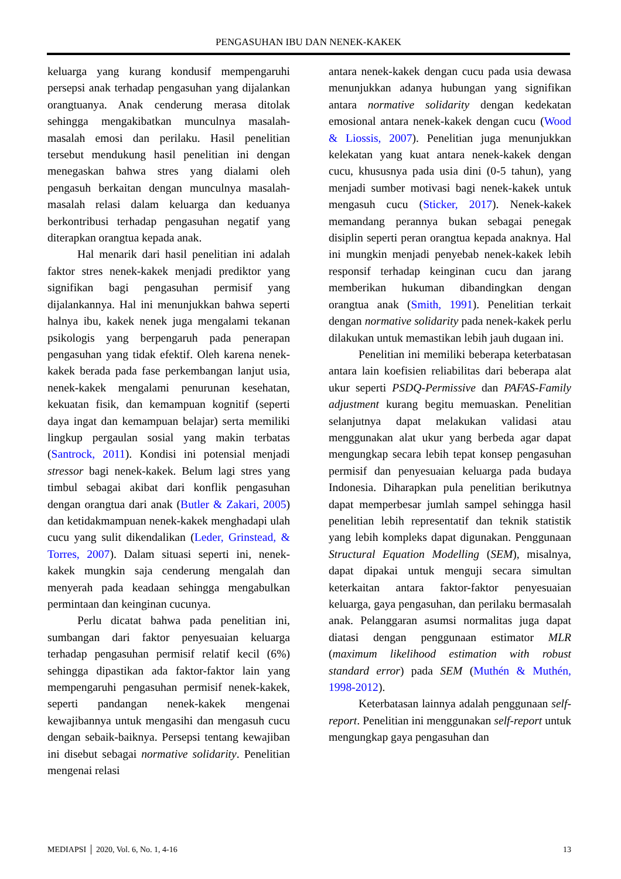PENGASUHAN IBU DAN NENEK-KAKEK
keluarga yang kurang kondusif mempengaruhi persepsi anak terhadap pengasuhan yang dijalankan orangtuanya. Anak cenderung merasa ditolak sehingga mengakibatkan munculnya masalah-masalah emosi dan perilaku. Hasil penelitian tersebut mendukung hasil penelitian ini dengan menegaskan bahwa stres yang dialami oleh pengasuh berkaitan dengan munculnya masalah-masalah relasi dalam keluarga dan keduanya berkontribusi terhadap pengasuhan negatif yang diterapkan orangtua kepada anak.
Hal menarik dari hasil penelitian ini adalah faktor stres nenek-kakek menjadi prediktor yang signifikan bagi pengasuhan permisif yang dijalankannya. Hal ini menunjukkan bahwa seperti halnya ibu, kakek nenek juga mengalami tekanan psikologis yang berpengaruh pada penerapan pengasuhan yang tidak efektif. Oleh karena nenek-kakek berada pada fase perkembangan lanjut usia, nenek-kakek mengalami penurunan kesehatan, kekuatan fisik, dan kemampuan kognitif (seperti daya ingat dan kemampuan belajar) serta memiliki lingkup pergaulan sosial yang makin terbatas (Santrock, 2011). Kondisi ini potensial menjadi stressor bagi nenek-kakek. Belum lagi stres yang timbul sebagai akibat dari konflik pengasuhan dengan orangtua dari anak (Butler & Zakari, 2005) dan ketidakmampuan nenek-kakek menghadapi ulah cucu yang sulit dikendalikan (Leder, Grinstead, & Torres, 2007). Dalam situasi seperti ini, nenek-kakek mungkin saja cenderung mengalah dan menyerah pada keadaan sehingga mengabulkan permintaan dan keinginan cucunya.
Perlu dicatat bahwa pada penelitian ini, sumbangan dari faktor penyesuaian keluarga terhadap pengasuhan permisif relatif kecil (6%) sehingga dipastikan ada faktor-faktor lain yang mempengaruhi pengasuhan permisif nenek-kakek, seperti pandangan nenek-kakek mengenai kewajibannya untuk mengasihi dan mengasuh cucu dengan sebaik-baiknya. Persepsi tentang kewajiban ini disebut sebagai normative solidarity. Penelitian mengenai relasi
antara nenek-kakek dengan cucu pada usia dewasa menunjukkan adanya hubungan yang signifikan antara normative solidarity dengan kedekatan emosional antara nenek-kakek dengan cucu (Wood & Liossis, 2007). Penelitian juga menunjukkan kelekatan yang kuat antara nenek-kakek dengan cucu, khususnya pada usia dini (0-5 tahun), yang menjadi sumber motivasi bagi nenek-kakek untuk mengasuh cucu (Sticker, 2017). Nenek-kakek memandang perannya bukan sebagai penegak disiplin seperti peran orangtua kepada anaknya. Hal ini mungkin menjadi penyebab nenek-kakek lebih responsif terhadap keinginan cucu dan jarang memberikan hukuman dibandingkan dengan orangtua anak (Smith, 1991). Penelitian terkait dengan normative solidarity pada nenek-kakek perlu dilakukan untuk memastikan lebih jauh dugaan ini.
Penelitian ini memiliki beberapa keterbatasan antara lain koefisien reliabilitas dari beberapa alat ukur seperti PSDQ-Permissive dan PAFAS-Family adjustment kurang begitu memuaskan. Penelitian selanjutnya dapat melakukan validasi atau menggunakan alat ukur yang berbeda agar dapat mengungkap secara lebih tepat konsep pengasuhan permisif dan penyesuaian keluarga pada budaya Indonesia. Diharapkan pula penelitian berikutnya dapat memperbesar jumlah sampel sehingga hasil penelitian lebih representatif dan teknik statistik yang lebih kompleks dapat digunakan. Penggunaan Structural Equation Modelling (SEM), misalnya, dapat dipakai untuk menguji secara simultan keterkaitan antara faktor-faktor penyesuaian keluarga, gaya pengasuhan, dan perilaku bermasalah anak. Pelanggaran asumsi normalitas juga dapat diatasi dengan penggunaan estimator MLR (maximum likelihood estimation with robust standard error) pada SEM (Muthén & Muthén, 1998-2012).
Keterbatasan lainnya adalah penggunaan self-report. Penelitian ini menggunakan self-report untuk mengungkap gaya pengasuhan dan
MEDIAPSI │ 2020, Vol. 6, No. 1, 4-16 13